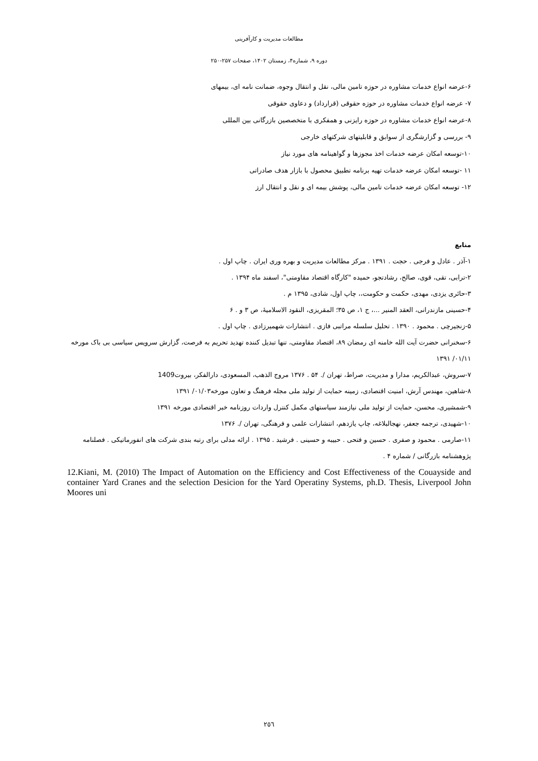مطالعات مدیریت و کارآفرینی
دوره ۹، شماره۴، زمستان ۱۴۰۲، صفحات ۲۵۷-۲۵۰
۶-عرضه انواع خدمات مشاوره در حوزه تامین مالی، نقل و انتقال وجوه، ضمانت نامه ای، بیمهای
۷- عرضه انواع خدمات مشاوره در حوزه حقوقی (قرارداد) و دعاوی حقوقی
۸-عرضه انواع خدمات مشاوره در حوزه رایزنی و همفکری با متخصصین بازرگانی بین المللی
۹- بررسی و گزارشگری از سوابق و قابلیتهای شرکتهای خارجی
۱۰-توسعه امکان عرضه خدمات اخذ مجوزها و گواهینامه های مورد نیاز
۱۱ -توسعه امکان عرضه خدمات تهیه برنامه تطبیق محصول با بازار هدف صادراتی
۱۲- توسعه امکان عرضه خدمات تامین مالی، پوشش بیمه ای و نقل و انتقال ارز
منابع
۱-آذر . عادل و فرجی . حجت . ۱۳۹۱ . مرکز مطالعات مدیریت و بهره وری ایران . چاپ اول .
۲-ترابی، تقی، قوی، صالح، رشادتجو، حمیده "کارگاه اقتصاد مقاومتی"، اسفند ماه ۱۳۹۴ .
۳-حائری یزدی، مهدی، حکمت و حکومت،، چاپ اول، شادی، ۱۳۹۵ م .
۴-حسینی مازندرانی، العقد المنیر ...، ج ۱، ص ۳۵؛ المقریزی، النقود الاسلامیۀ، ص ۳ و . ۶
۵-زنجیرچی . محمود . ۱۳۹۰ . تحلیل سلسله مراتبی فازی . انتشارات شهمیرزادی . چاپ اول .
۶-سخنرانی حضرت آیت الله خامنه ای رمضان ۸۹، اقتصاد مقاومتی، تنها تبدیل کننده تهدید تحریم به فرصت، گزارش سرویس سیاسی بی باک مورخه ۰۱/۱۱/ ۱۳۹۱
۷-سروش، عبدالکریم، مدارا و مدیریت، صراط، تهران /. ۵۴ . ۱۳۷۶ مروج الذهب، المسعودی، دارالفکر، بیروت1409
۸-شاهین، مهندس آرش، امنیت اقتصادی، زمینه حمایت از تولید ملی مجله فرهنگ و تعاون مورخه۰۱/۰۳/ ۱۳۹۱
۹-شمشیری، محسن، حمایت از تولید ملی نیازمند سیاستهای مکمل کنترل واردات روزنامه خبر اقتصادی مورخه ۱۳۹۱
۱۰-شهیدی، ترجمه جعفر، نهجالبلاغه، چاپ یازدهم، انتشارات علمی و فرهنگی، تهران /. ۱۳۷۶
۱۱-صارمی . محمود و صفری . حسین و فتحی . حبیبه و حسینی . فرشید . ۱۳۹۵ . ارائه مدلی برای رتبه بندی شرکت های انفورماتیکی . فصلنامه پژوهشنامه بازرگانی / شماره ۴ .
12.Kiani, M. (2010) The Impact of Automation on the Efficiency and Cost Effectiveness of the Couayside and container Yard Cranes and the selection Desicion for the Yard Operatiny Systems, ph.D. Thesis, Liverpool John Moores uni
٢٥٦